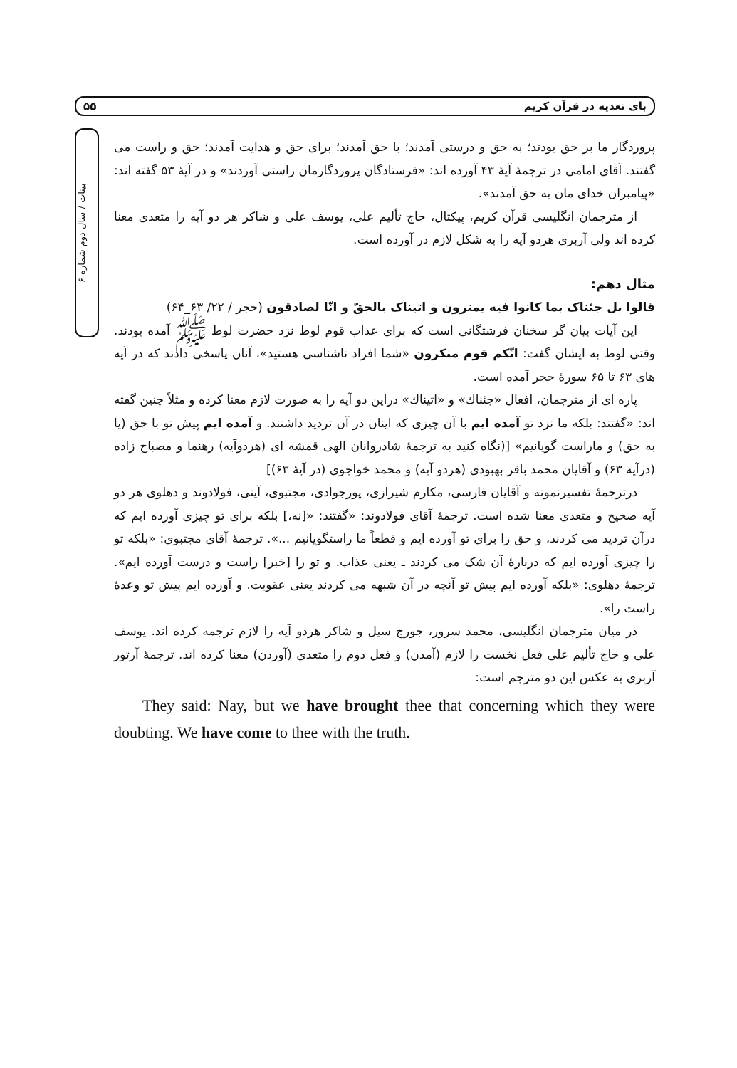بای تعدیه در قرآن کریم ۵۵
بینات / سال دوم شماره ۶
پروردگار ما بر حق بودند؛ به حق و درستی آمدند؛ با حق آمدند؛ برای حق و هدایت آمدند؛ حق و راست می گفتند. آقای امامی در ترجمهٔ آیهٔ ۴۳ آورده اند: «فرستادگان پروردگارمان راستی آوردند» و در آیهٔ ۵۳ گفته اند: «پیامبران خدای مان به حق آمدند».
از مترجمان انگلیسی قرآن کریم، پیکتال، حاج تألیم علی، یوسف علی و شاکر هر دو آیه را متعدی معنا کرده اند ولی آربری هردو آیه را به شکل لازم در آورده است.
مثال دهم:
قالوا بل جئناک بما کانوا فیه یمترون و اتیناک بالحقّ و انّا لصادقون (حجر / ۲۲/ ۶۳_۶۴)
این آیات بیان گر سخنان فرشتگانی است که برای عذاب قوم لوط نزد حضرت لوط ﷺ آمده بودند. وقتی لوط به ایشان گفت: انّکم قوم منکرون «شما افراد ناشناسی هستید»، آنان پاسخی دادند که در آیه های ۶۳ تا ۶۵ سورهٔ حجر آمده است.
پاره ای از مترجمان، افعال «جئناك» و «اتیناك» دراین دو آیه را به صورت لازم معنا کرده و مثلاً چنین گفته اند: «گفتند: بلکه ما نزد تو آمده ایم با آن چیزی که اینان در آن تردید داشتند. و آمده ایم پیش تو با حق (یا به حق) و ماراست گویانیم» [(نگاه کنید به ترجمهٔ شادروانان الهی قمشه ای (هردوآیه) رهنما و مصباح زاده (درآیه ۶۳) و آقایان محمد باقر بهبودی (هردو آیه) و محمد خواجوی (در آیهٔ ۶۳)]
درترجمهٔ تفسیرنمونه و آقایان فارسی، مکارم شیرازی، پورجوادی، مجتبوی، آیتی، فولادوند و دهلوی هر دو آیه صحیح و متعدی معنا شده است. ترجمهٔ آقای فولادوند: «گفتند: «[نه،] بلکه برای تو چیزی آورده ایم که درآن تردید می کردند، و حق را برای تو آورده ایم و قطعاً ما راستگویانیم ...». ترجمهٔ آقای مجتبوی: «بلکه تو را چیزی آورده ایم که دربارهٔ آن شک می کردند ـ یعنی عذاب. و تو را [خبر] راست و درست آورده ایم». ترجمهٔ دهلوی: «بلکه آورده ایم پیش تو آنچه در آن شبهه می کردند یعنی عقوبت. و آورده ایم پیش تو وعدهٔ راست را».
در میان مترجمان انگلیسی، محمد سرور، جورج سیل و شاکر هردو آیه را لازم ترجمه کرده اند. یوسف علی و حاج تألیم علی فعل نخست را لازم (آمدن) و فعل دوم را متعدی (آوردن) معنا کرده اند. ترجمهٔ آرتور آربری به عکس این دو مترجم است:
They said: Nay, but we have brought thee that concerning which they were doubting. We have come to thee with the truth.